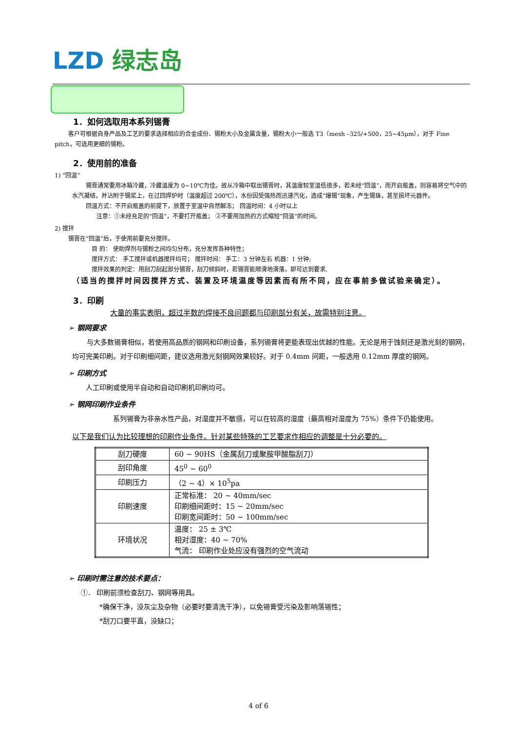LZD 绿志岛
1．如何选取用本系列锡膏
客户可根据自身产品及工艺的要求选择相应的合金成份、锡粉大小及金属含量，锡粉大小一般选 T3（mesh –325/+500，25~45μm），对于 Fine pitch，可选用更细的锡粉。
2．使用前的准备
1) “回温”
锡膏通常要用冰箱冷藏，冷藏温度为 0~10℃为佳。故从冷箱中取出锡膏时，其温度较室温低很多，若未经“回温”，而开启瓶盖，则容易将空气中的水汽凝结，并沾附于锡浆上，在过回焊炉时（温度超过 200℃），水份因受强热而迅速汽化，造成“爆锡”现象，产生锡珠，甚至损坏元器件。
回温方式：不开启瓶盖的前提下，放置于室温中自然解冻； 回温时间：4 小时以上
注意：①未经充足的“回温”，不要打开瓶盖； ②不要用加热的方式缩短“回温”的时间。
2) 搅拌
锡膏在“回温”后，于使用前要充分搅拌。
目 的： 使助焊剂与锡粉之间均匀分布，充分发挥各种特性；
搅拌方式： 手工搅拌或机器搅拌均可； 搅拌时间： 手工：3 分钟左右 机器：1 分钟;
搅拌效果的判定：用刮刀刮起部分锡膏，刮刀倾斜时，若锡膏能顺滑地滑落，即可达到要求.
（适当的搅拌时间因搅拌方式、装置及环境温度等因素而有所不同，应在事前多做试验来确定）。
3．印刷
大量的事实表明，超过半数的焊接不良问题都与印刷部分有关，故需特别注意。
➢ 钢网要求
与大多数锡膏相似，若使用高品质的钢网和印刷设备，系列锡膏将更能表现出优越的性能。无论是用于蚀刻还是激光刻的钢网，均可完美印刷。对于印刷细间距，建议选用激光刻钢网效果较好。对于 0.4mm 间距，一般选用 0.12mm 厚度的钢网。
➢ 印刷方式
人工印刷或使用半自动和自动印刷机印刷均可。
➢ 钢网印刷作业条件
系列锡膏为非亲水性产品，对湿度并不敏感，可以在较高的湿度（最高相对湿度为 75%）条件下仍能使用。
以下是我们认为比较理想的印刷作业条件。针对某些特殊的工艺要求作相应的调整是十分必要的。
| 刮刀硬度 | 60 ~ 90HS（金属刮刀或聚胺甲酸脂刮刀） |
| 刮印角度 | 45<sup>0</sup> ~ 60<sup>0</sup> |
| 印刷压力 | （2 ~ 4）× 10<sup>5</sup>pa |
| 印刷速度 | 正常标准： 20 ~ 40mm/sec 印刷细间距时：15 ~ 20mm/sec 印刷宽间距时：50 ~ 100mm/sec |
| 环境状况 | 温度： 25 ± 3℃ 相对湿度：40 ~ 70% 气流： 印刷作业处应没有强烈的空气流动 |
➢ 印刷时需注意的技术要点：
①． 印刷前须检查刮刀、钢网等用具。
*确保干净，没灰尘及杂物（必要时要清洗干净），以免锡膏受污染及影响落锡性；
*刮刀口要平直，没缺口；
4 of 6